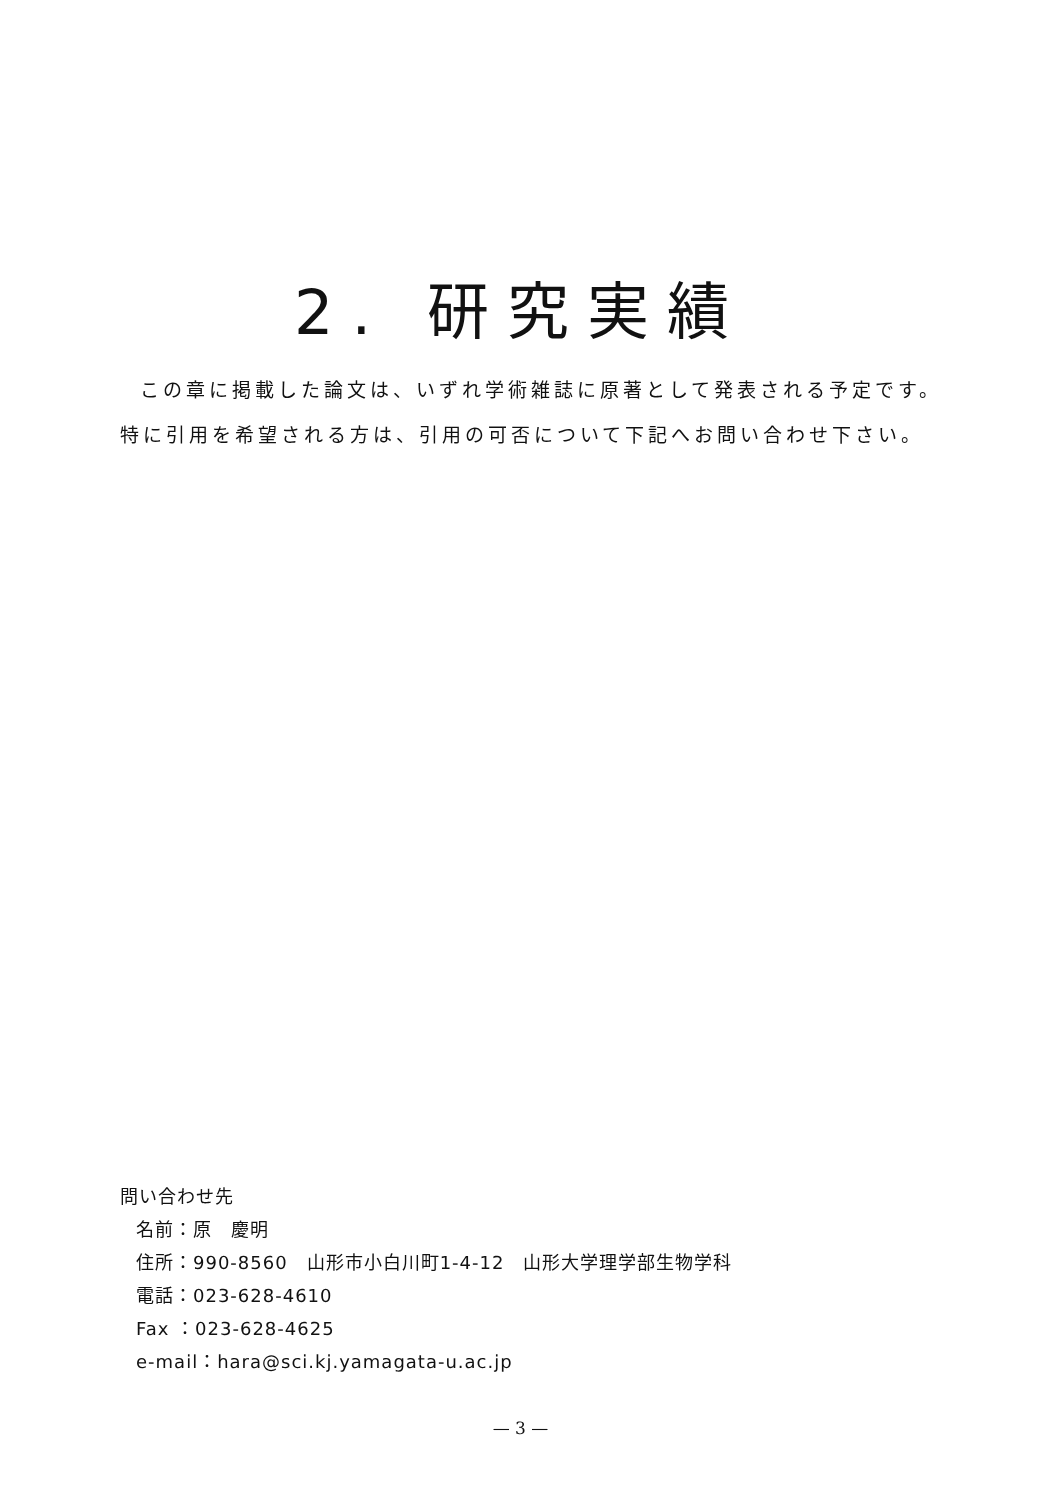2. 研究実績
この章に掲載した論文は、いずれ学術雑誌に原著として発表される予定です。
特に引用を希望される方は、引用の可否について下記へお問い合わせ下さい。
問い合わせ先
名前：原　慶明
住所：990-8560　山形市小白川町1-4-12　山形大学理学部生物学科
電話：023-628-4610
Fax ：023-628-4625
e-mail：hara@sci.kj.yamagata-u.ac.jp
— 3 —